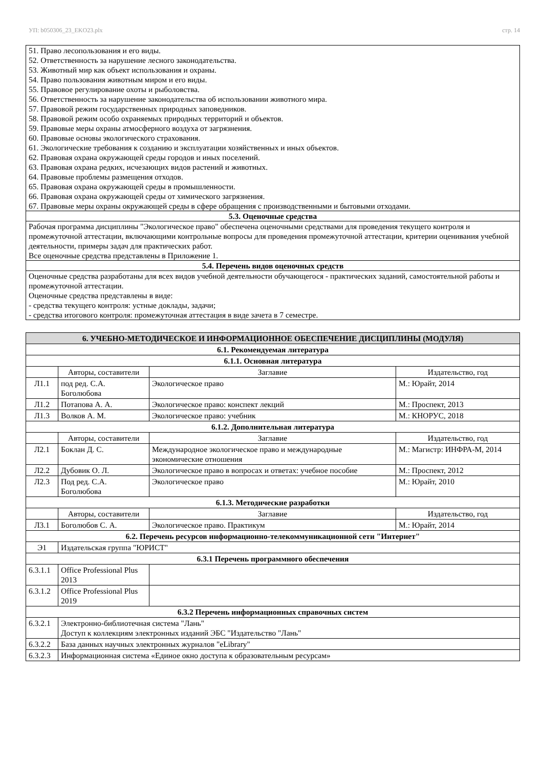УП: b050306_23_EKO23.plx стр. 14
| 51. Право лесопользования и его виды. 52. Ответственность за нарушение лесного законодательства. 53. Животный мир как объект использования и охраны. 54. Право пользования животным миром и его виды. 55. Правовое регулирование охоты и рыболовства. 56. Ответственность за нарушение законодательства об использовании животного мира. 57. Правовой режим государственных природных заповедников. 58. Правовой режим особо охраняемых природных территорий и объектов. 59. Правовые меры охраны атмосферного воздуха от загрязнения. 60. Правовые основы экологического страхования. 61. Экологические требования к созданию и эксплуатации хозяйственных и иных объектов. 62. Правовая охрана окружающей среды городов и иных поселений. 63. Правовая охрана редких, исчезающих видов растений и животных. 64. Правовые проблемы размещения отходов. 65. Правовая охрана окружающей среды в промышленности. 66. Правовая охрана окружающей среды от химического загрязнения. 67. Правовые меры охраны окружающей среды в сфере обращения с производственными и бытовыми отходами. |
| 5.3. Оценочные средства |
| Рабочая программа дисциплины "Экологическое право" обеспечена оценочными средствами для проведения текущего контроля и промежуточной аттестации, включающими контрольные вопросы для проведения промежуточной аттестации, критерии оценивания учебной деятельности, примеры задач для практических работ. Все оценочные средства представлены в Приложение 1. |
| 5.4. Перечень видов оценочных средств |
| Оценочные средства разработаны для всех видов учебной деятельности обучающегося - практических заданий, самостоятельной работы и промежуточной аттестации. Оценочные средства представлены в виде: - средства текущего контроля: устные доклады, задачи; - средства итогового контроля: промежуточная аттестация в виде зачета в 7 семестре. |
| 6. УЧЕБНО-МЕТОДИЧЕСКОЕ И ИНФОРМАЦИОННОЕ ОБЕСПЕЧЕНИЕ ДИСЦИПЛИНЫ (МОДУЛЯ) | | | |
| 6.1. Рекомендуемая литература | | | |
| 6.1.1. Основная литература | | | |
| | Авторы, составители | Заглавие | Издательство, год |
| Л1.1 | под ред. С.А. Боголюбова | Экологическое право | М.: Юрайт, 2014 |
| Л1.2 | Потапова А. А. | Экологическое право: конспект лекций | М.: Проспект, 2013 |
| Л1.3 | Волков А. М. | Экологическое право: учебник | М.: КНОРУС, 2018 |
| 6.1.2. Дополнительная литература | | | |
| | Авторы, составители | Заглавие | Издательство, год |
| Л2.1 | Боклан Д. С. | Международное экологическое право и международные экономические отношения | М.: Магистр: ИНФРА-М, 2014 |
| Л2.2 | Дубовик О. Л. | Экологическое право в вопросах и ответах: учебное пособие | М.: Проспект, 2012 |
| Л2.3 | Под ред. С.А. Боголюбова | Экологическое право | М.: Юрайт, 2010 |
| 6.1.3. Методические разработки | | | |
| | Авторы, составители | Заглавие | Издательство, год |
| Л3.1 | Боголюбов С. А. | Экологическое право. Практикум | М.: Юрайт, 2014 |
| 6.2. Перечень ресурсов информационно-телекоммуникационной сети "Интернет" | | | |
| Э1 | Издательская группа "ЮРИСТ" | | |
| 6.3.1 Перечень программного обеспечения | | | |
| 6.3.1.1 | Office Professional Plus 2013 | | |
| 6.3.1.2 | Office Professional Plus 2019 | | |
| 6.3.2 Перечень информационных справочных систем | | | |
| 6.3.2.1 | Электронно-библиотечная система "Лань" Доступ к коллекциям электронных изданий ЭБС "Издательство "Лань" | | |
| 6.3.2.2 | База данных научных электронных журналов "eLibrary" | | |
| 6.3.2.3 | Информационная система «Единое окно доступа к образовательным ресурсам» | | |